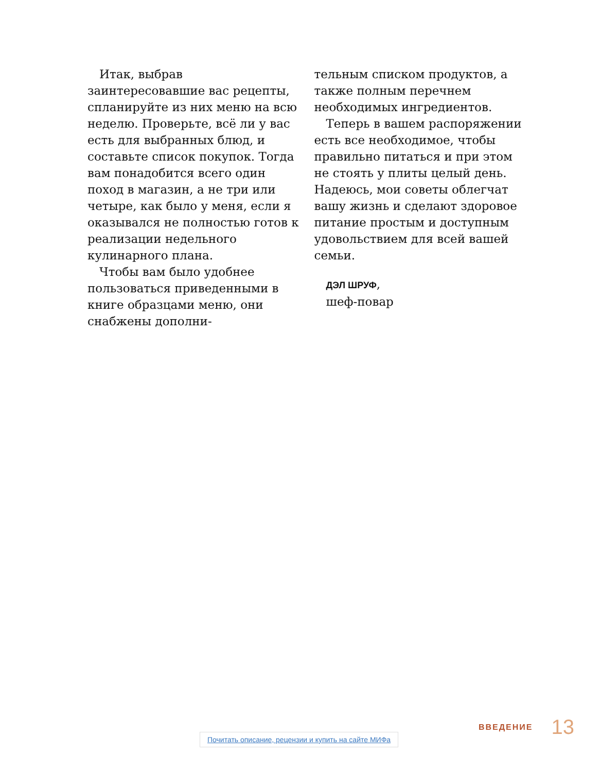Итак, выбрав заинтересовавшие вас рецепты, спланируйте из них меню на всю неделю. Проверьте, всё ли у вас есть для выбранных блюд, и составьте список покупок. Тогда вам понадобится всего один поход в магазин, а не три или четыре, как было у меня, если я оказывался не полностью готов к реализации недельного кулинарного плана.
Чтобы вам было удобнее пользоваться приведенными в книге образцами меню, они снабжены дополни-
тельным списком продуктов, а также полным перечнем необходимых ингредиентов.
Теперь в вашем распоряжении есть все необходимое, чтобы правильно питаться и при этом не стоять у плиты целый день. Надеюсь, мои советы облегчат вашу жизнь и сделают здоровое питание простым и доступным удовольствием для всей вашей семьи.
ДЭЛ ШРУФ,
шеф-повар
ВВЕДЕНИЕ 13
Почитать описание, рецензии и купить на сайте МИФа